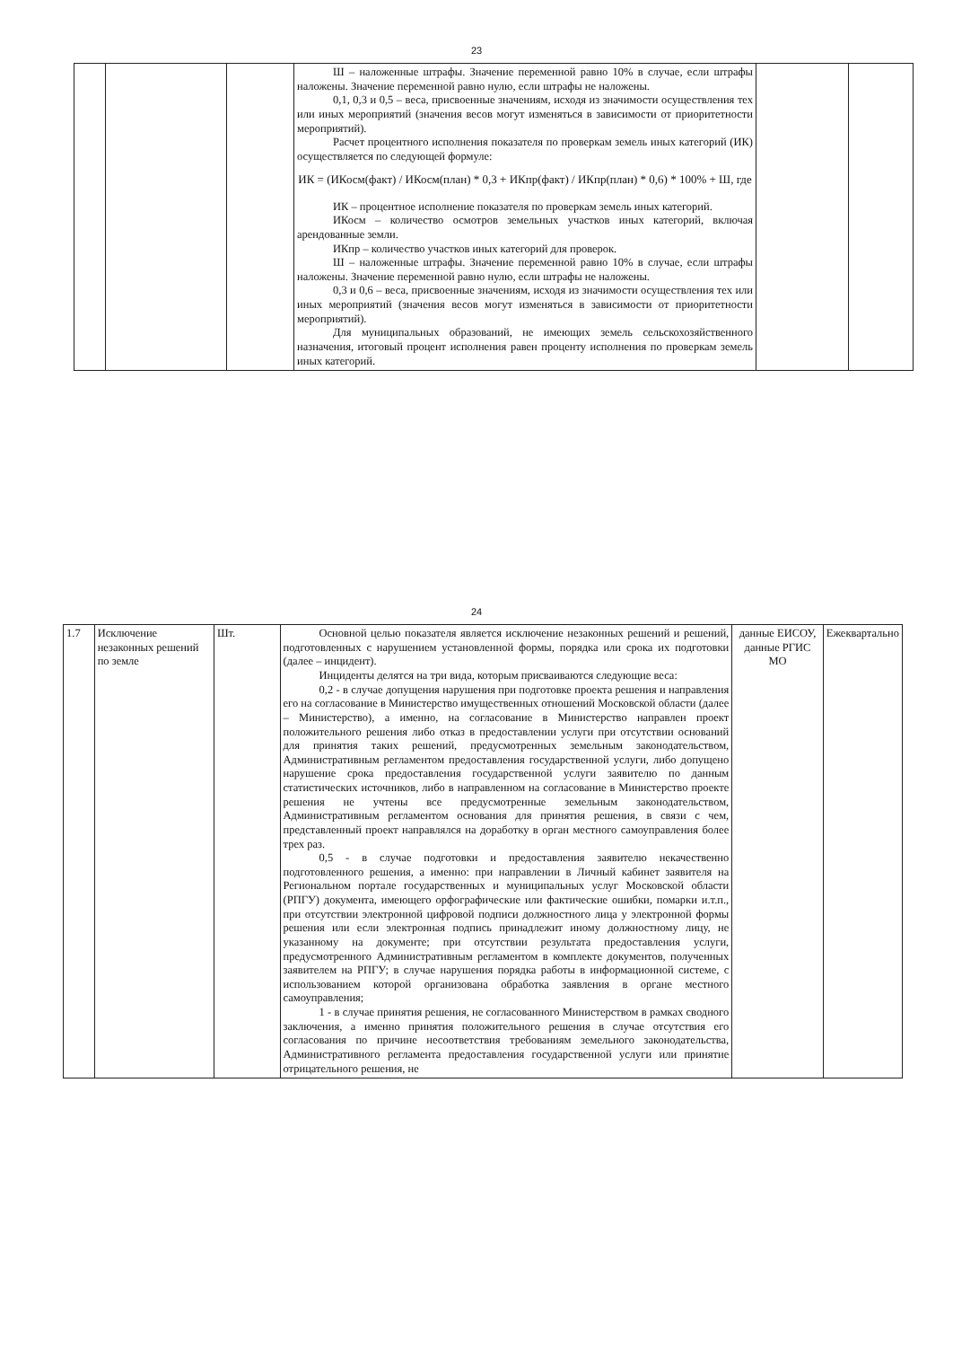23
| | | | Ш – наложенные штрафы. Значение переменной равно 10% в случае, если штрафы наложены. Значение переменной равно нулю, если штрафы не наложены. 0,1, 0,3 и 0,5 – веса, присвоенные значениям, исходя из значимости осуществления тех или иных мероприятий (значения весов могут изменяться в зависимости от приоритетности мероприятий). Расчет процентного исполнения показателя по проверкам земель иных категорий (ИК) осуществляется по следующей формуле: ИК = (ИКосм(факт) / ИКосм(план) * 0,3 + ИКпр(факт) / ИКпр(план) * 0,6) * 100% + Ш, где ИК – процентное исполнение показателя по проверкам земель иных категорий. ИКосм – количество осмотров земельных участков иных категорий, включая арендованные земли. ИКпр – количество участков иных категорий для проверок. Ш – наложенные штрафы. Значение переменной равно 10% в случае, если штрафы наложены. Значение переменной равно нулю, если штрафы не наложены. 0,3 и 0,6 – веса, присвоенные значениям, исходя из значимости осуществления тех или иных мероприятий (значения весов могут изменяться в зависимости от приоритетности мероприятий). Для муниципальных образований, не имеющих земель сельскохозяйственного назначения, итоговый процент исполнения равен проценту исполнения по проверкам земель иных категорий. | | |
24
| 1.7 | Исключение незаконных решений по земле | Шт. | Основной целью показателя является исключение незаконных решений и решений, подготовленных с нарушением установленной формы, порядка или срока их подготовки (далее – инцидент). Инциденты делятся на три вида, которым присваиваются следующие веса: 0,2 - в случае допущения нарушения при подготовке проекта решения и направления его на согласование в Министерство имущественных отношений Московской области (далее – Министерство), а именно, на согласование в Министерство направлен проект положительного решения либо отказ в предоставлении услуги при отсутствии оснований для принятия таких решений, предусмотренных земельным законодательством, Административным регламентом предоставления государственной услуги, либо допущено нарушение срока предоставления государственной услуги заявителю по данным статистических источников, либо в направленном на согласование в Министерство проекте решения не учтены все предусмотренные земельным законодательством, Административным регламентом основания для принятия решения, в связи с чем, представленный проект направлялся на доработку в орган местного самоуправления более трех раз. 0,5 - в случае подготовки и предоставления заявителю некачественно подготовленного решения, а именно: при направлении в Личный кабинет заявителя на Региональном портале государственных и муниципальных услуг Московской области (РПГУ) документа, имеющего орфографические или фактические ошибки, помарки и.т.п., при отсутствии электронной цифровой подписи должностного лица у электронной формы решения или если электронная подпись принадлежит иному должностному лицу, не указанному на документе; при отсутствии результата предоставления услуги, предусмотренного Административным регламентом в комплекте документов, полученных заявителем на РПГУ; в случае нарушения порядка работы в информационной системе, с использованием которой организована обработка заявления в органе местного самоуправления; 1 - в случае принятия решения, не согласованного Министерством в рамках сводного заключения, а именно принятия положительного решения в случае отсутствия его согласования по причине несоответствия требованиям земельного законодательства, Административного регламента предоставления государственной услуги или принятие отрицательного решения, не | данные ЕИСОУ, данные РГИС МО | Ежеквартально |